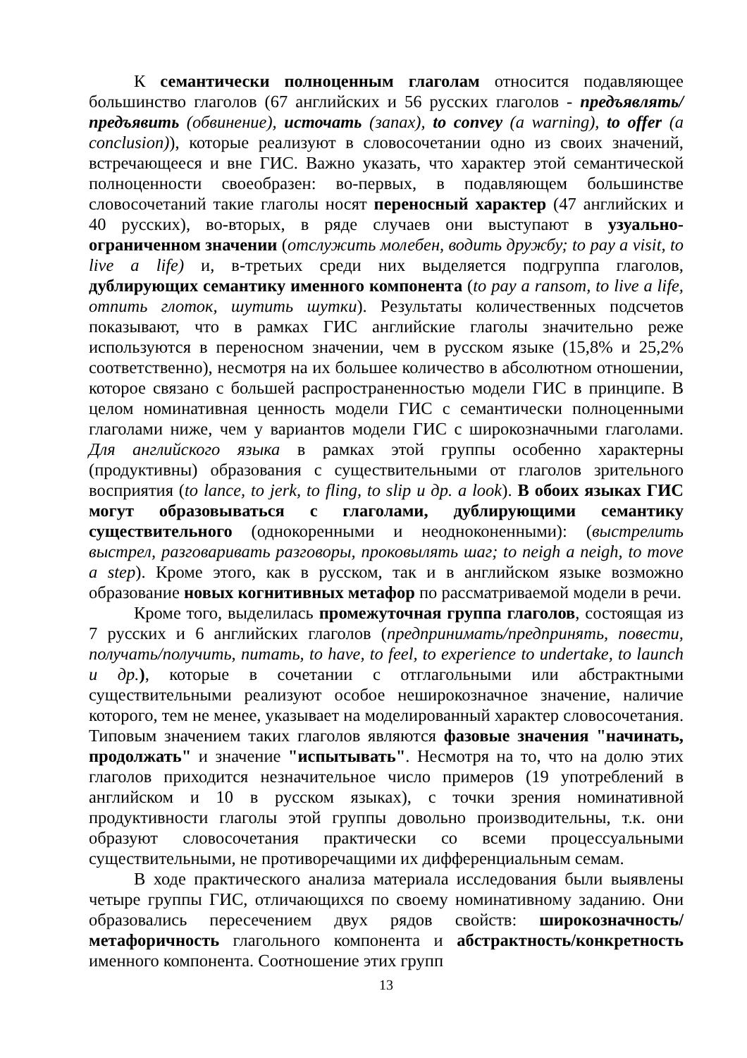К семантически полноценным глаголам относится подавляющее большинство глаголов (67 английских и 56 русских глаголов - предъявлять/предъявить (обвинение), источать (запах), to convey (a warning), to offer (a conclusion)), которые реализуют в словосочетании одно из своих значений, встречающееся и вне ГИС. Важно указать, что характер этой семантической полноценности своеобразен: во-первых, в подавляющем большинстве словосочетаний такие глаголы носят переносный характер (47 английских и 40 русских), во-вторых, в ряде случаев они выступают в узуально-ограниченном значении (отслужить молебен, водить дружбу; to pay a visit, to live a life) и, в-третьих среди них выделяется подгруппа глаголов, дублирующих семантику именного компонента (to pay a ransom, to live a life, отпить глоток, шутить шутки). Результаты количественных подсчетов показывают, что в рамках ГИС английские глаголы значительно реже используются в переносном значении, чем в русском языке (15,8% и 25,2% соответственно), несмотря на их большее количество в абсолютном отношении, которое связано с большей распространенностью модели ГИС в принципе. В целом номинативная ценность модели ГИС с семантически полноценными глаголами ниже, чем у вариантов модели ГИС с широкозначными глаголами. Для английского языка в рамках этой группы особенно характерны (продуктивны) образования с существительными от глаголов зрительного восприятия (to lance, to jerk, to fling, to slip и др. a look). В обоих языках ГИС могут образовываться с глаголами, дублирующими семантику существительного (однокоренными и неодноконенными): (выстрелить выстрел, разговаривать разговоры, проковылять шаг; to neigh a neigh, to move a step). Кроме этого, как в русском, так и в английском языке возможно образование новых когнитивных метафор по рассматриваемой модели в речи.
Кроме того, выделилась промежуточная группа глаголов, состоящая из 7 русских и 6 английских глаголов (предпринимать/предпринять, повести, получать/получить, питать, to have, to feel, to experience to undertake, to launch и др.), которые в сочетании с отглагольными или абстрактными существительными реализуют особое неширокозначное значение, наличие которого, тем не менее, указывает на моделированный характер словосочетания. Типовым значением таких глаголов являются фазовые значения "начинать, продолжать" и значение "испытывать". Несмотря на то, что на долю этих глаголов приходится незначительное число примеров (19 употреблений в английском и 10 в русском языках), с точки зрения номинативной продуктивности глаголы этой группы довольно производительны, т.к. они образуют словосочетания практически со всеми процессуальными существительными, не противоречащими их дифференциальным семам.
В ходе практического анализа материала исследования были выявлены четыре группы ГИС, отличающихся по своему номинативному заданию. Они образовались пересечением двух рядов свойств: широкозначность/метафоричность глагольного компонента и абстрактность/конкретность именного компонента. Соотношение этих групп
13